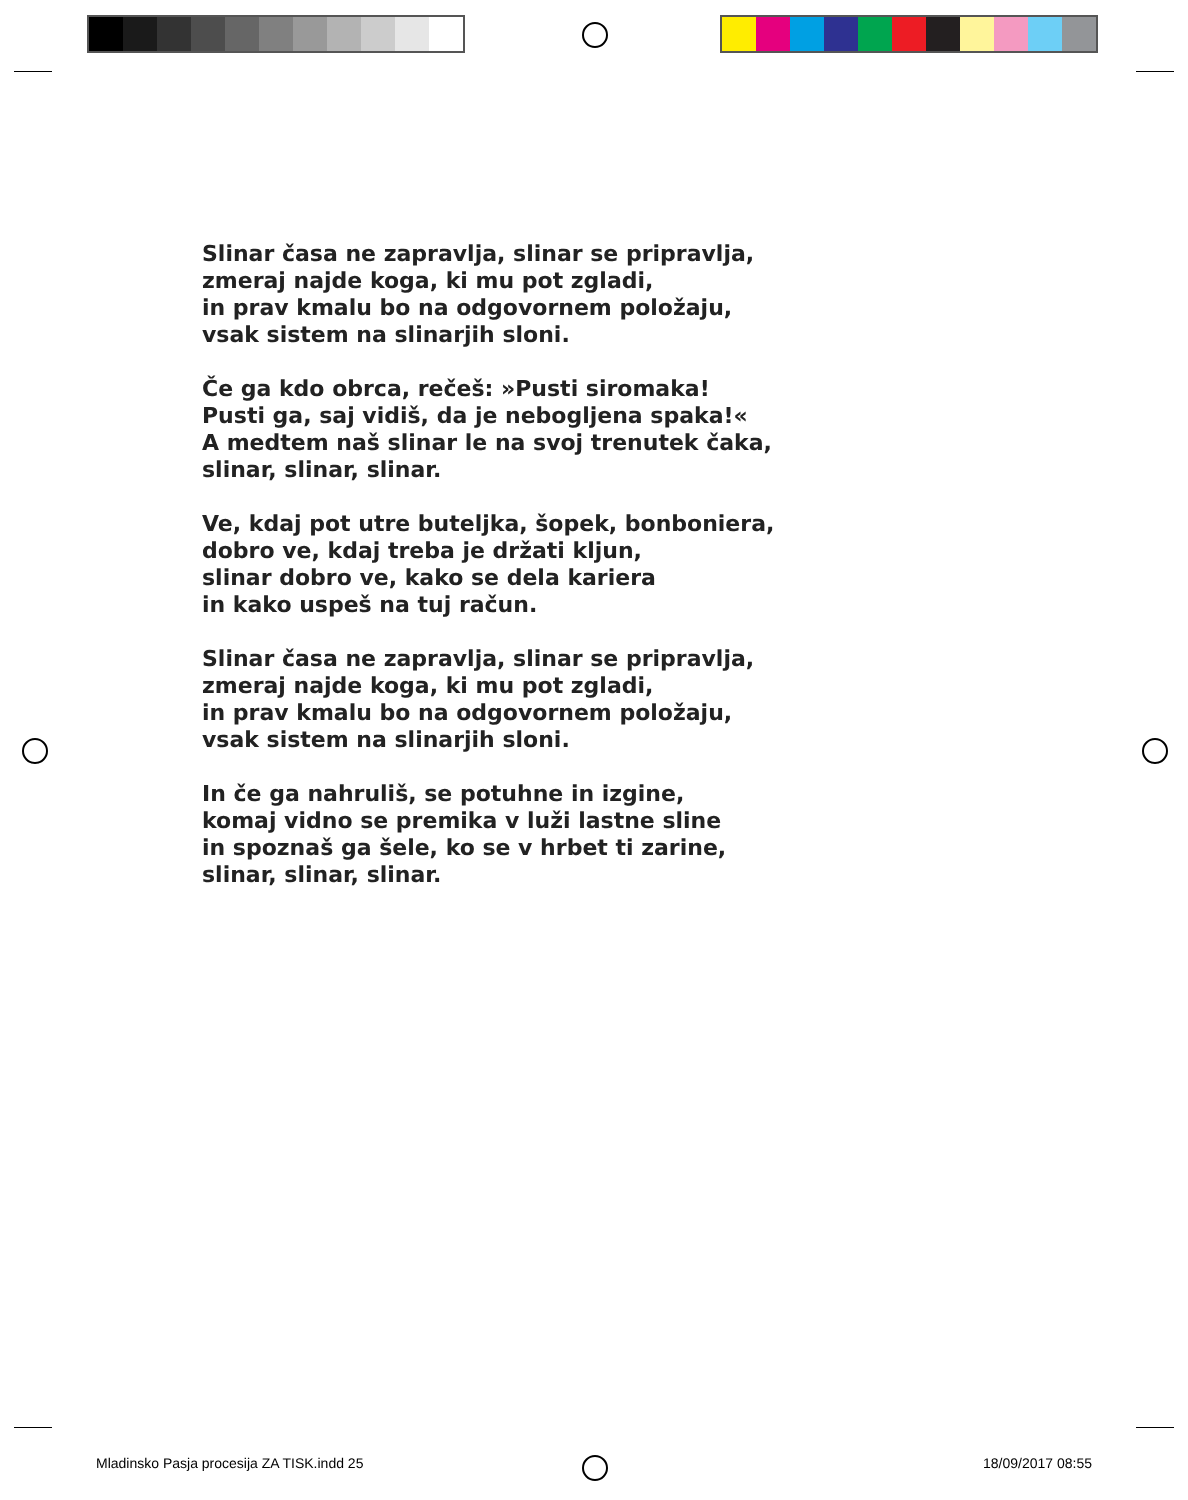Slinar časa ne zapravlja, slinar se pripravlja,
zmeraj najde koga, ki mu pot zgladi,
in prav kmalu bo na odgovornem položaju,
vsak sistem na slinarjih sloni.
Če ga kdo obrca, rečeš: »Pusti siromaka!
Pusti ga, saj vidiš, da je nebogljena spaka!«
A medtem naš slinar le na svoj trenutek čaka,
slinar, slinar, slinar.
Ve, kdaj pot utre buteljka, šopek, bonboniera,
dobro ve, kdaj treba je držati kljun,
slinar dobro ve, kako se dela kariera
in kako uspeš na tuj račun.
Slinar časa ne zapravlja, slinar se pripravlja,
zmeraj najde koga, ki mu pot zgladi,
in prav kmalu bo na odgovornem položaju,
vsak sistem na slinarjih sloni.
In če ga nahruliš, se potuhne in izgine,
komaj vidno se premika v luži lastne sline
in spoznaš ga šele, ko se v hrbet ti zarine,
slinar, slinar, slinar.
Mladinsko Pasja procesija ZA TISK.indd 25 18/09/2017 08:55